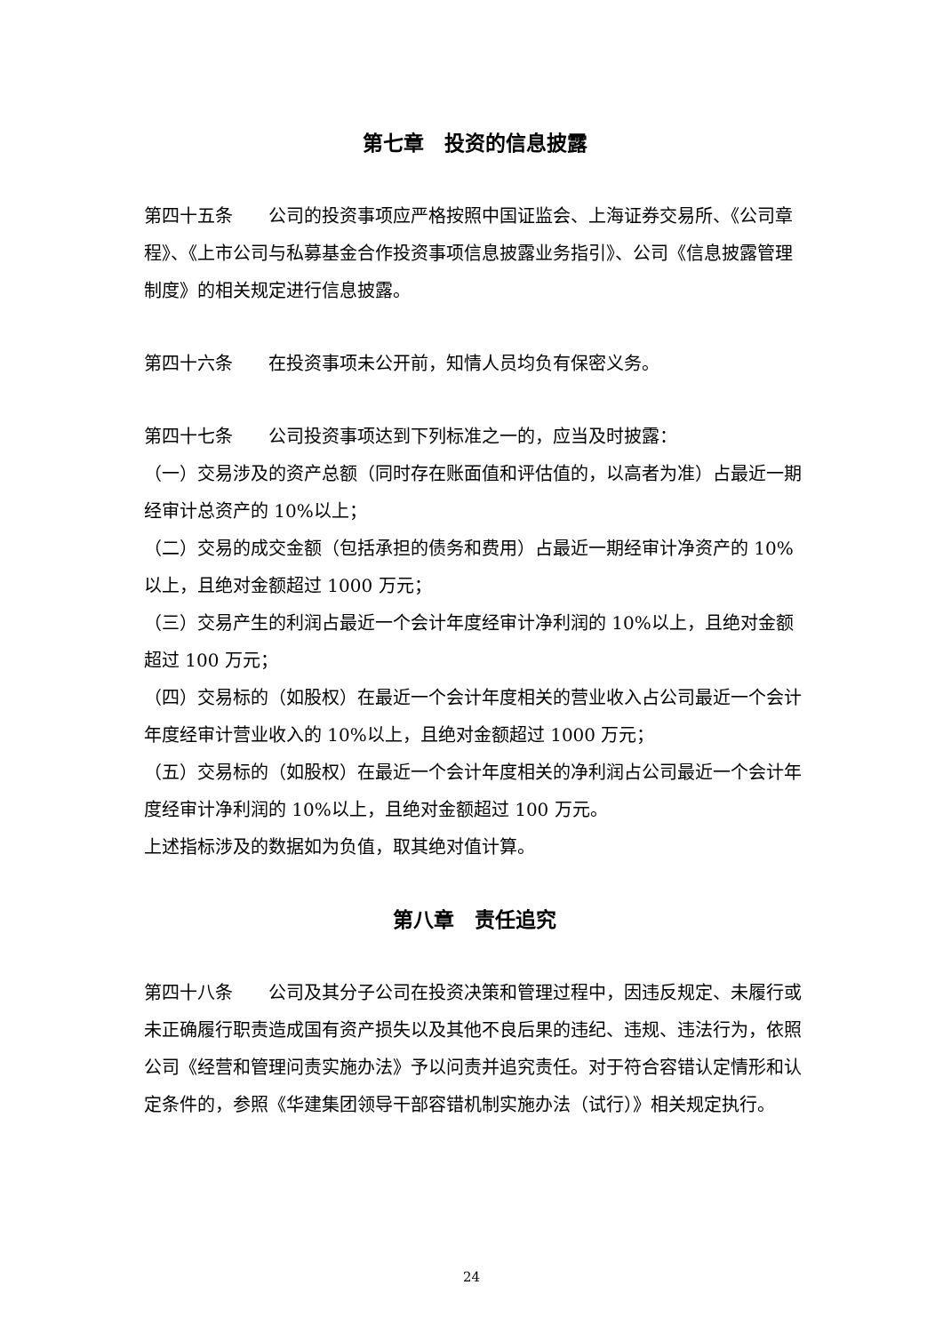第七章　投资的信息披露
第四十五条　　公司的投资事项应严格按照中国证监会、上海证券交易所、《公司章程》、《上市公司与私募基金合作投资事项信息披露业务指引》、公司《信息披露管理制度》的相关规定进行信息披露。
第四十六条　　在投资事项未公开前，知情人员均负有保密义务。
第四十七条　　公司投资事项达到下列标准之一的，应当及时披露：
（一）交易涉及的资产总额（同时存在账面值和评估值的，以高者为准）占最近一期经审计总资产的 10%以上；
（二）交易的成交金额（包括承担的债务和费用）占最近一期经审计净资产的 10%以上，且绝对金额超过 1000 万元；
（三）交易产生的利润占最近一个会计年度经审计净利润的 10%以上，且绝对金额超过 100 万元；
（四）交易标的（如股权）在最近一个会计年度相关的营业收入占公司最近一个会计年度经审计营业收入的 10%以上，且绝对金额超过 1000 万元；
（五）交易标的（如股权）在最近一个会计年度相关的净利润占公司最近一个会计年度经审计净利润的 10%以上，且绝对金额超过 100 万元。
上述指标涉及的数据如为负值，取其绝对值计算。
第八章　责任追究
第四十八条　　公司及其分子公司在投资决策和管理过程中，因违反规定、未履行或未正确履行职责造成国有资产损失以及其他不良后果的违纪、违规、违法行为，依照公司《经营和管理问责实施办法》予以问责并追究责任。对于符合容错认定情形和认定条件的，参照《华建集团领导干部容错机制实施办法（试行）》相关规定执行。
24